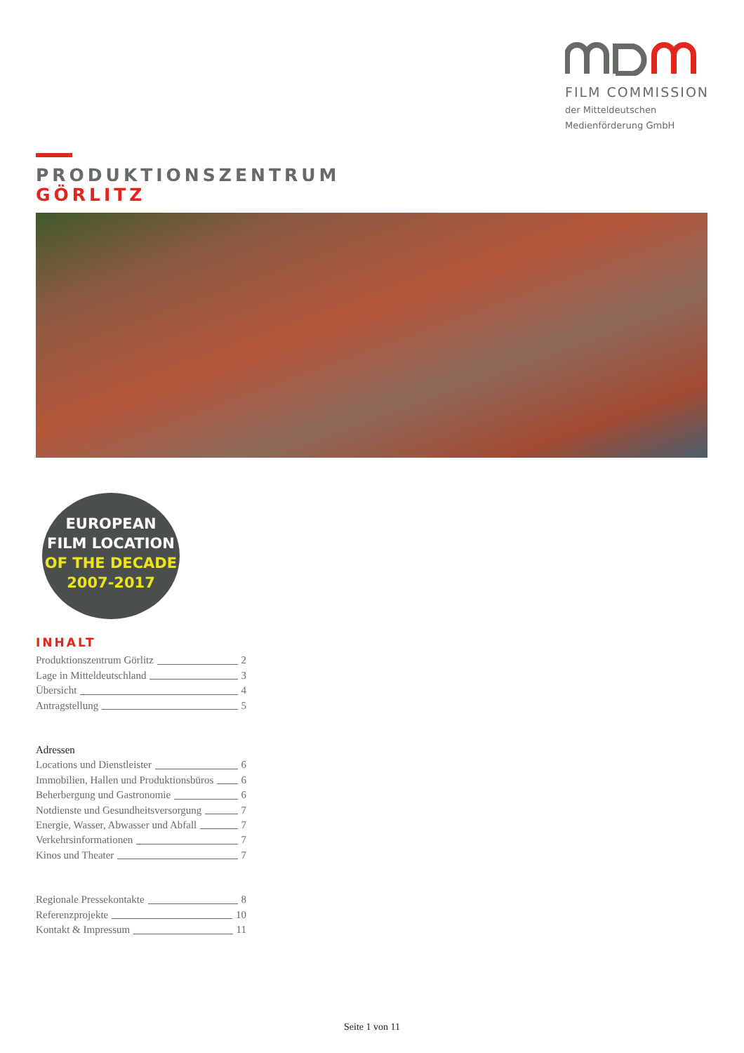FILM COMMISSION
der Mitteldeutschen
Medienförderung GmbH
PRODUKTIONSZENTRUM
GÖRLITZ
EUROPEAN
FILM LOCATION
OF THE DECADE
2007-2017
INHALT
Produktionszentrum Görlitz 2
Lage in Mitteldeutschland 3
Übersicht 4
Antragstellung 5
Adressen
Locations und Dienstleister 6
Immobilien, Hallen und Produktionsbüros 6
Beherbergung und Gastronomie 6
Notdienste und Gesundheitsversorgung 7
Energie, Wasser, Abwasser und Abfall 7
Verkehrsinformationen 7
Kinos und Theater 7
Regionale Pressekontakte 8
Referenzprojekte 10
Kontakt & Impressum 11
Seite 1 von 11